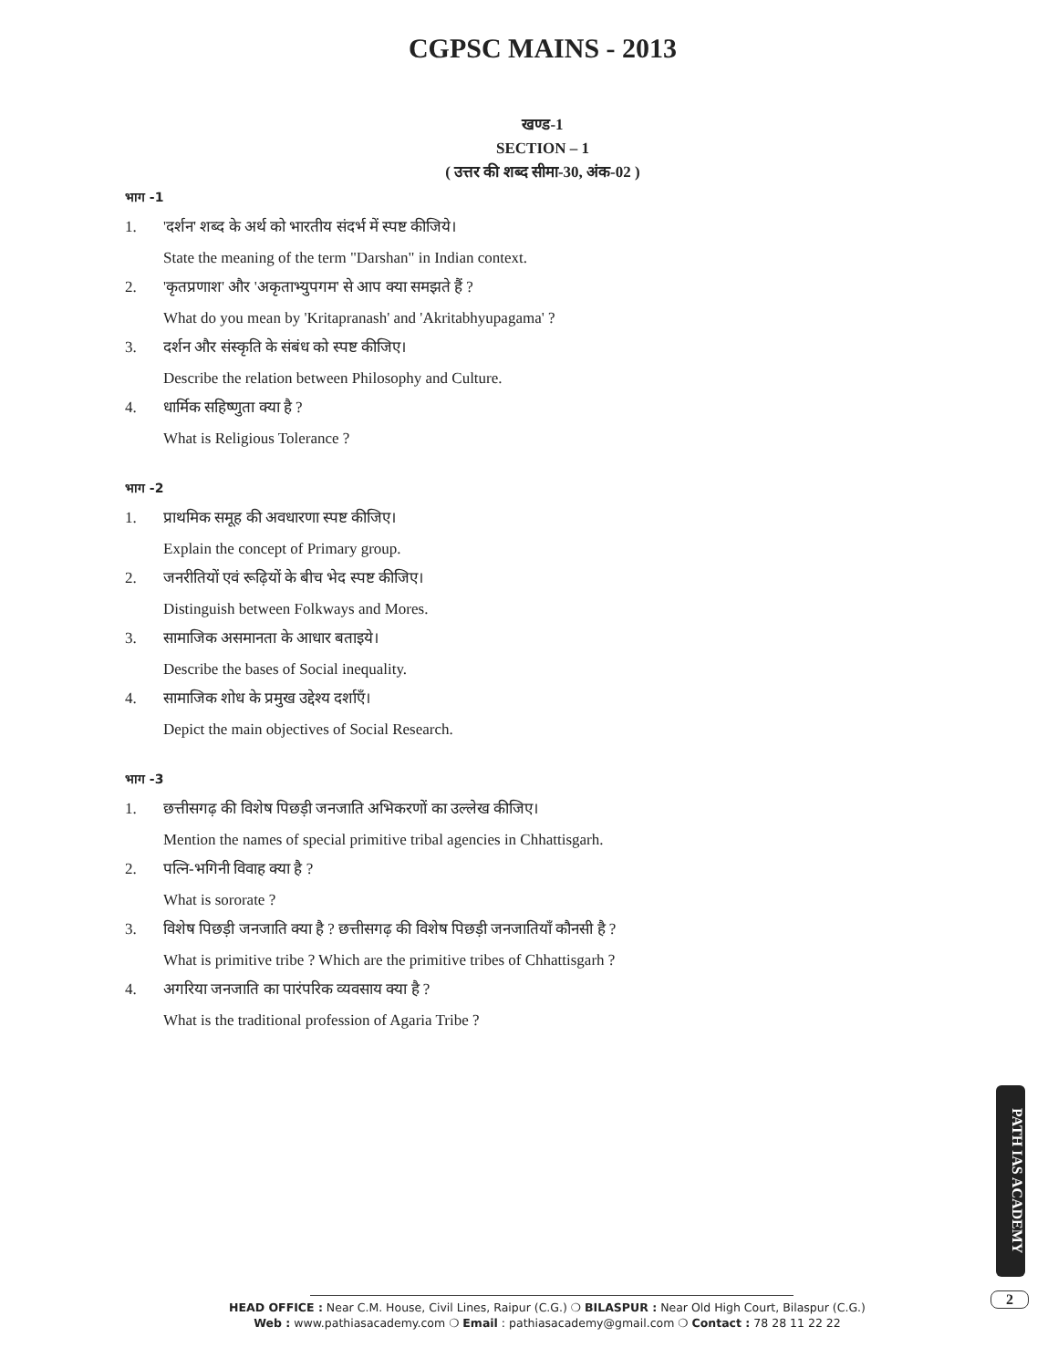CGPSC MAINS - 2013
खण्ड-1
SECTION – 1
( उत्तर की शब्द सीमा-30, अंक-02 )
भाग -1
1. 'दर्शन' शब्द के अर्थ को भारतीय संदर्भ में स्पष्ट कीजिये।
State the meaning of the term "Darshan" in Indian context.
2. 'कृतप्रणाश' और 'अकृताभ्युपगम' से आप क्या समझते हैं ?
What do you mean by 'Kritapranash' and 'Akritabhyupagama' ?
3. दर्शन और संस्कृति के संबंध को स्पष्ट कीजिए।
Describe the relation between Philosophy and Culture.
4. धार्मिक सहिष्णुता क्या है ?
What is Religious Tolerance ?
भाग -2
1. प्राथमिक समूह की अवधारणा स्पष्ट कीजिए।
Explain the concept of Primary group.
2. जनरीतियों एवं रूढ़ियों के बीच भेद स्पष्ट कीजिए।
Distinguish between Folkways and Mores.
3. सामाजिक असमानता के आधार बताइये।
Describe the bases of Social inequality.
4. सामाजिक शोध के प्रमुख उद्देश्य दर्शाएँ।
Depict the main objectives of Social Research.
भाग -3
1. छत्तीसगढ़ की विशेष पिछड़ी जनजाति अभिकरणों का उल्लेख कीजिए।
Mention the names of special primitive tribal agencies in Chhattisgarh.
2. पत्नि-भगिनी विवाह क्या है ?
What is sororate ?
3. विशेष पिछड़ी जनजाति क्या है ? छत्तीसगढ़ की विशेष पिछड़ी जनजातियाँ कौनसी है ?
What is primitive tribe ? Which are the primitive tribes of Chhattisgarh ?
4. अगरिया जनजाति का पारंपरिक व्यवसाय क्या है ?
What is the traditional profession of Agaria Tribe ?
PATH IAS ACADEMY
2
HEAD OFFICE : Near C.M. House, Civil Lines, Raipur (C.G.) ❍ BILASPUR : Near Old High Court, Bilaspur (C.G.)
Web : www.pathiasacademy.com ❍ Email : pathiasacademy@gmail.com ❍ Contact : 78 28 11 22 22